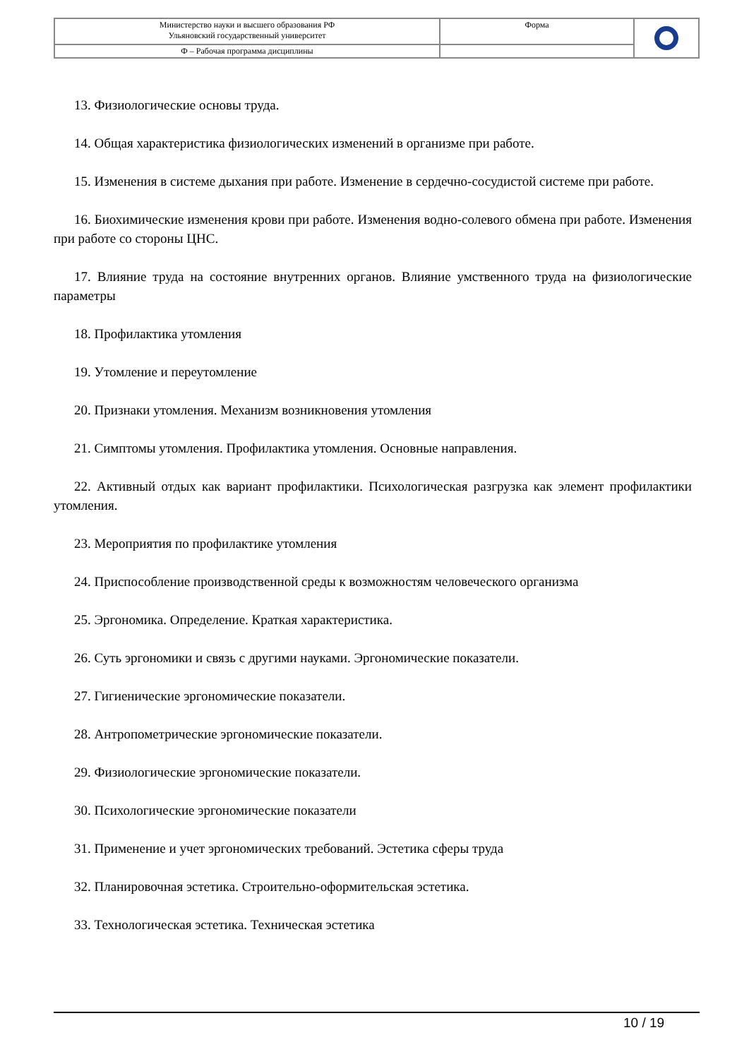| Министерство науки и высшего образования РФ Ульяновский государственный университет | Форма | |
| Ф – Рабочая программа дисциплины | | |
13. Физиологические основы труда.
14. Общая характеристика физиологических изменений в организме при работе.
15. Изменения в системе дыхания при работе. Изменение в сердечно-сосудистой системе при работе.
16. Биохимические изменения крови при работе. Изменения водно-солевого обмена при работе. Изменения при работе со стороны ЦНС.
17. Влияние труда на состояние внутренних органов. Влияние умственного труда на физиологические параметры
18. Профилактика утомления
19. Утомление и переутомление
20. Признаки утомления. Механизм возникновения утомления
21. Симптомы утомления. Профилактика утомления. Основные направления.
22. Активный отдых как вариант профилактики. Психологическая разгрузка как элемент профилактики утомления.
23. Мероприятия по профилактике утомления
24. Приспособление производственной среды к возможностям человеческого организма
25. Эргономика. Определение. Краткая характеристика.
26. Суть эргономики и связь с другими науками. Эргономические показатели.
27. Гигиенические эргономические показатели.
28. Антропометрические эргономические показатели.
29. Физиологические эргономические показатели.
30. Психологические эргономические показатели
31. Применение и учет эргономических требований. Эстетика сферы труда
32. Планировочная эстетика. Строительно-оформительская эстетика.
33. Технологическая эстетика. Техническая эстетика
10 / 19